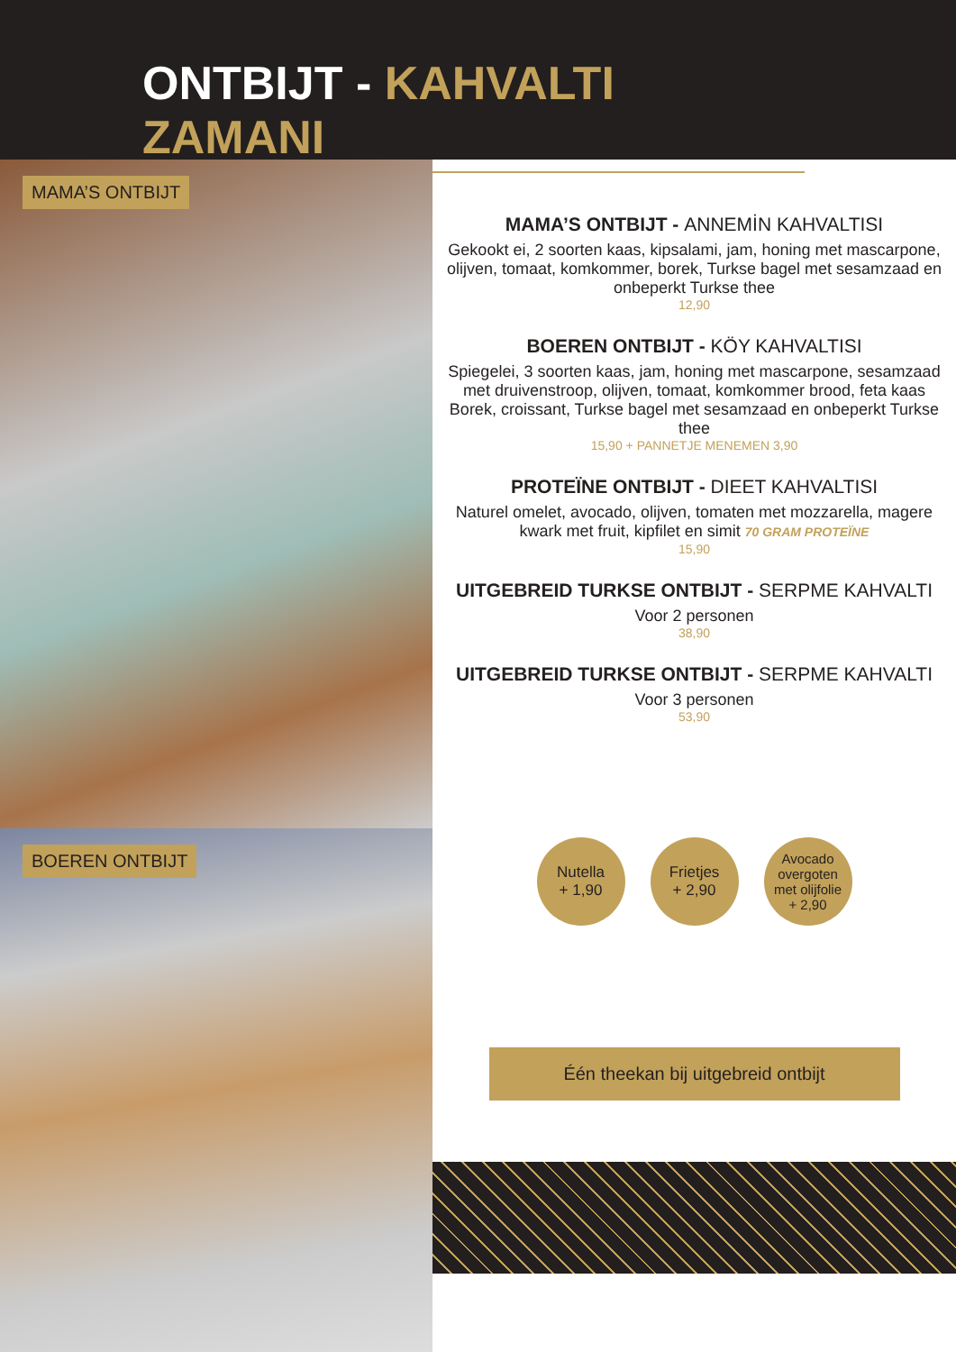ONTBIJT - KAHVALTI ZAMANI
MAMA’S ONTBIJT
BOEREN ONTBIJT
MAMA’S ONTBIJT - ANNEMİN KAHVALTISI
Gekookt ei, 2 soorten kaas, kipsalami, jam, honing met mascarpone, olijven, tomaat, komkommer, borek, Turkse bagel met sesamzaad en onbeperkt Turkse thee
12,90
BOEREN ONTBIJT - KÖY KAHVALTISI
Spiegelei, 3 soorten kaas, jam, honing met mascarpone, sesamzaad met druivenstroop, olijven, tomaat, komkommer brood, feta kaas Borek, croissant, Turkse bagel met sesamzaad en onbeperkt Turkse thee
15,90 + PANNETJE MENEMEN 3,90
PROTEÏNE ONTBIJT - DIEET KAHVALTISI
Naturel omelet, avocado, olijven, tomaten met mozzarella, magere kwark met fruit, kipfilet en simit 70 GRAM PROTEÏNE
15,90
UITGEBREID TURKSE ONTBIJT - SERPME KAHVALTI
Voor 2 personen
38,90
UITGEBREID TURKSE ONTBIJT - SERPME KAHVALTI
Voor 3 personen
53,90
Nutella
+ 1,90
Frietjes
+ 2,90
Avocado
overgoten
met olijfolie
+ 2,90
Één theekan bij uitgebreid ontbijt